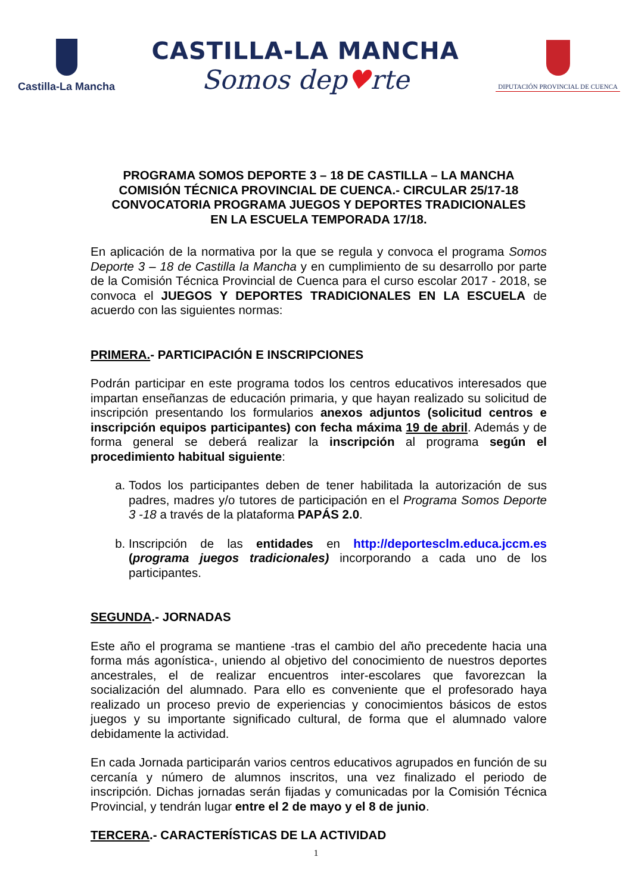Castilla-La Mancha
CASTILLA-LA MANCHA
Somos dep♥rte
DIPUTACIÓN PROVINCIAL DE CUENCA
PROGRAMA SOMOS DEPORTE 3 – 18 DE CASTILLA – LA MANCHA
COMISIÓN TÉCNICA PROVINCIAL DE CUENCA.- CIRCULAR 25/17-18
CONVOCATORIA PROGRAMA JUEGOS Y DEPORTES TRADICIONALES
EN LA ESCUELA TEMPORADA 17/18.
En aplicación de la normativa por la que se regula y convoca el programa Somos Deporte 3 – 18 de Castilla la Mancha y en cumplimiento de su desarrollo por parte de la Comisión Técnica Provincial de Cuenca para el curso escolar 2017 - 2018, se convoca el JUEGOS Y DEPORTES TRADICIONALES EN LA ESCUELA de acuerdo con las siguientes normas:
PRIMERA.- PARTICIPACIÓN E INSCRIPCIONES
Podrán participar en este programa todos los centros educativos interesados que impartan enseñanzas de educación primaria, y que hayan realizado su solicitud de inscripción presentando los formularios anexos adjuntos (solicitud centros e inscripción equipos participantes) con fecha máxima 19 de abril. Además y de forma general se deberá realizar la inscripción al programa según el procedimiento habitual siguiente:
a. Todos los participantes deben de tener habilitada la autorización de sus padres, madres y/o tutores de participación en el Programa Somos Deporte 3 -18 a través de la plataforma PAPÁS 2.0.
b. Inscripción de las entidades en http://deportesclm.educa.jccm.es (programa juegos tradicionales) incorporando a cada uno de los participantes.
SEGUNDA.- JORNADAS
Este año el programa se mantiene -tras el cambio del año precedente hacia una forma más agonística-, uniendo al objetivo del conocimiento de nuestros deportes ancestrales, el de realizar encuentros inter-escolares que favorezcan la socialización del alumnado. Para ello es conveniente que el profesorado haya realizado un proceso previo de experiencias y conocimientos básicos de estos juegos y su importante significado cultural, de forma que el alumnado valore debidamente la actividad.
En cada Jornada participarán varios centros educativos agrupados en función de su cercanía y número de alumnos inscritos, una vez finalizado el periodo de inscripción. Dichas jornadas serán fijadas y comunicadas por la Comisión Técnica Provincial, y tendrán lugar entre el 2 de mayo y el 8 de junio.
TERCERA.- CARACTERÍSTICAS DE LA ACTIVIDAD
1